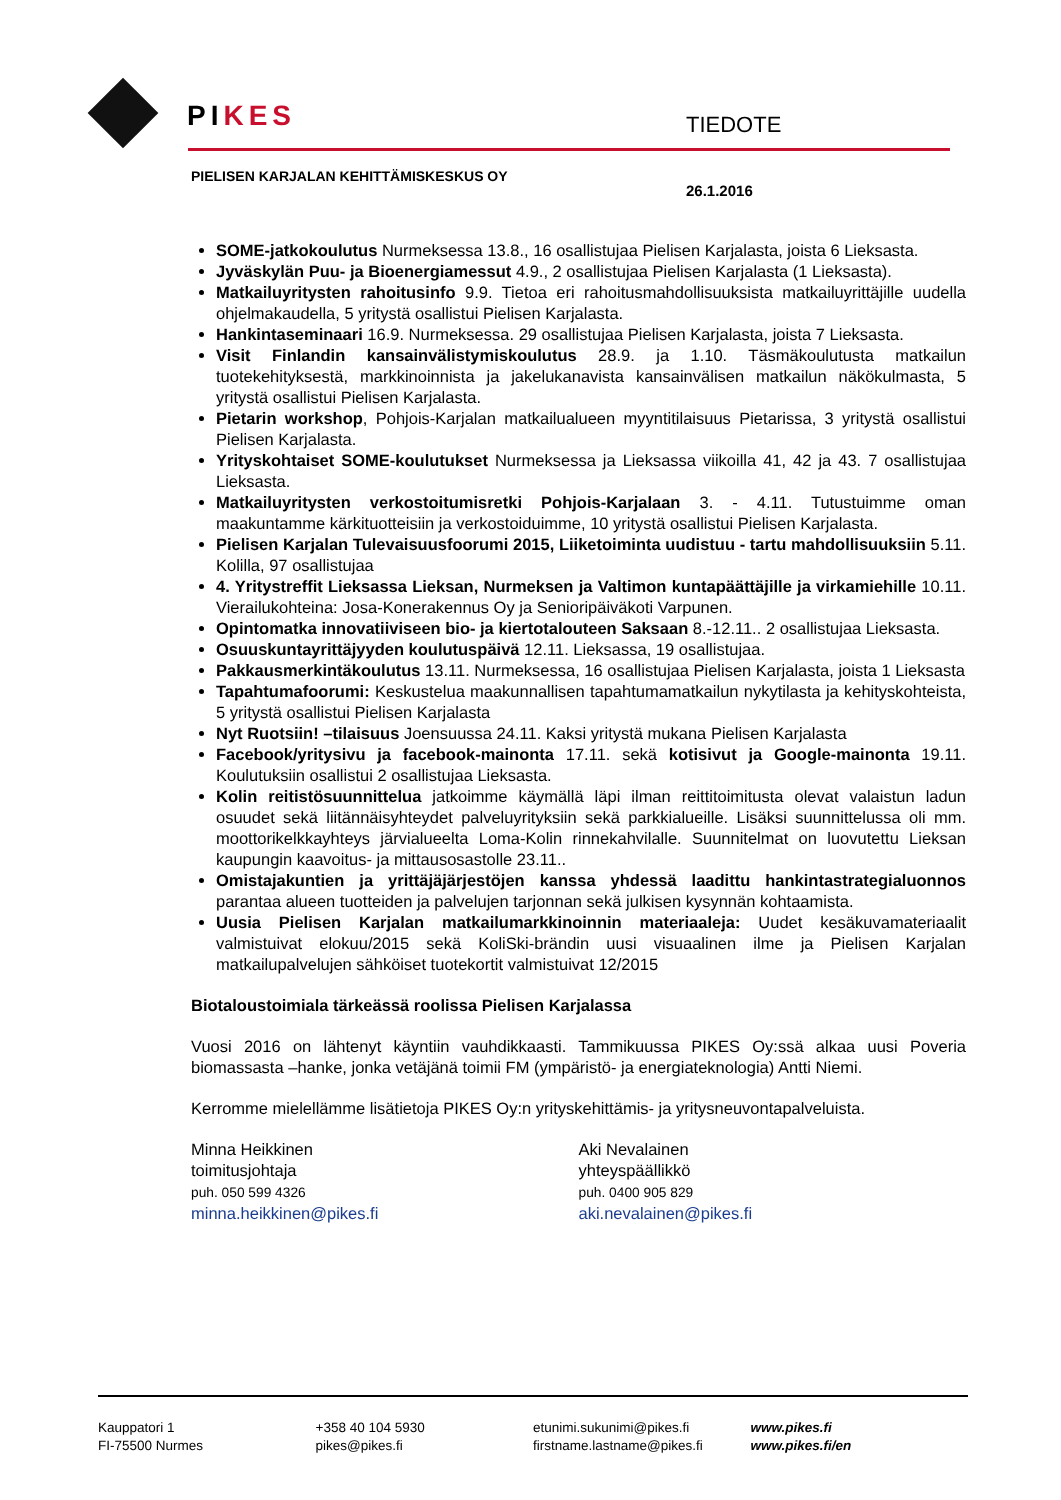PIKES TIEDOTE
PIELISEN KARJALAN KEHITTÄMISKESKUS OY
26.1.2016
SOME-jatkokoulutus Nurmeksessa 13.8., 16 osallistujaa Pielisen Karjalasta, joista 6 Lieksasta.
Jyväskylän Puu- ja Bioenergiamessut 4.9., 2 osallistujaa Pielisen Karjalasta (1 Lieksasta).
Matkailuyritysten rahoitusinfo 9.9. Tietoa eri rahoitusmahdollisuuksista matkailuyrittäjille uudella ohjelmakaudella, 5 yritystä osallistui Pielisen Karjalasta.
Hankintaseminaari 16.9. Nurmeksessa. 29 osallistujaa Pielisen Karjalasta, joista 7 Lieksasta.
Visit Finlandin kansainvälistymiskoulutus 28.9. ja 1.10. Täsmäkoulutusta matkailun tuotekehityksestä, markkinoinnista ja jakelukanavista kansainvälisen matkailun näkökulmasta, 5 yritystä osallistui Pielisen Karjalasta.
Pietarin workshop, Pohjois-Karjalan matkailualueen myyntitilaisuus Pietarissa, 3 yritystä osallistui Pielisen Karjalasta.
Yrityskohtaiset SOME-koulutukset Nurmeksessa ja Lieksassa viikoilla 41, 42 ja 43. 7 osallistujaa Lieksasta.
Matkailuyritysten verkostoitumisretki Pohjois-Karjalaan 3. - 4.11. Tutustuimme oman maakuntamme kärkituotteisiin ja verkostoiduimme, 10 yritystä osallistui Pielisen Karjalasta.
Pielisen Karjalan Tulevaisuusfoorumi 2015, Liiketoiminta uudistuu - tartu mahdollisuuksiin 5.11. Kolilla, 97 osallistujaa
4. Yritystreffit Lieksassa Lieksan, Nurmeksen ja Valtimon kuntapäättäjille ja virkamiehille 10.11. Vierailukohteina: Josa-Konerakennus Oy ja Senioripäiväkoti Varpunen.
Opintomatka innovatiiviseen bio- ja kiertotalouteen Saksaan 8.-12.11.. 2 osallistujaa Lieksasta.
Osuuskuntayrittäjyyden koulutuspäivä 12.11. Lieksassa, 19 osallistujaa.
Pakkausmerkintäkoulutus 13.11. Nurmeksessa, 16 osallistujaa Pielisen Karjalasta, joista 1 Lieksasta
Tapahtumafoorumi: Keskustelua maakunnallisen tapahtumamatkailun nykytilasta ja kehityskohteista, 5 yritystä osallistui Pielisen Karjalasta
Nyt Ruotsiin! –tilaisuus Joensuussa 24.11. Kaksi yritystä mukana Pielisen Karjalasta
Facebook/yritysivu ja facebook-mainonta 17.11. sekä kotisivut ja Google-mainonta 19.11. Koulutuksiin osallistui 2 osallistujaa Lieksasta.
Kolin reitistösuunnittelua jatkoimme käymällä läpi ilman reittitoimitusta olevat valaistun ladun osuudet sekä liitännäisyhteydet palveluyrityksiin sekä parkkialueille. Lisäksi suunnittelussa oli mm. moottorikelkkayhteys järvialueelta Loma-Kolin rinnekahvilalle. Suunnitelmat on luovutettu Lieksan kaupungin kaavoitus- ja mittausosastolle 23.11..
Omistajakuntien ja yrittäjäjärjestöjen kanssa yhdessä laadittu hankintastrategialuonnos parantaa alueen tuotteiden ja palvelujen tarjonnan sekä julkisen kysynnän kohtaamista.
Uusia Pielisen Karjalan matkailumarkkinoinnin materiaaleja: Uudet kesäkuvamateriaalit valmistuivat elokuu/2015 sekä KoliSki-brändin uusi visuaalinen ilme ja Pielisen Karjalan matkailupalvelujen sähköiset tuotekortit valmistuivat 12/2015
Biotaloustoimiala tärkeässä roolissa Pielisen Karjalassa
Vuosi 2016 on lähtenyt käyntiin vauhdikkaasti. Tammikuussa PIKES Oy:ssä alkaa uusi Poveria biomassasta –hanke, jonka vetäjänä toimii FM (ympäristö- ja energiateknologia) Antti Niemi.
Kerromme mielellämme lisätietoja PIKES Oy:n yrityskehittämis- ja yritysneuvontapalveluista.
Minna Heikkinen
toimitusjohtaja
puh. 050 599 4326
minna.heikkinen@pikes.fi
Aki Nevalainen
yhteyspäällikkö
puh. 0400 905 829
aki.nevalainen@pikes.fi
Kauppatori 1
FI-75500 Nurmes
+358 40 104 5930
pikes@pikes.fi
etunimi.sukunimi@pikes.fi
firstname.lastname@pikes.fi
www.pikes.fi
www.pikes.fi/en